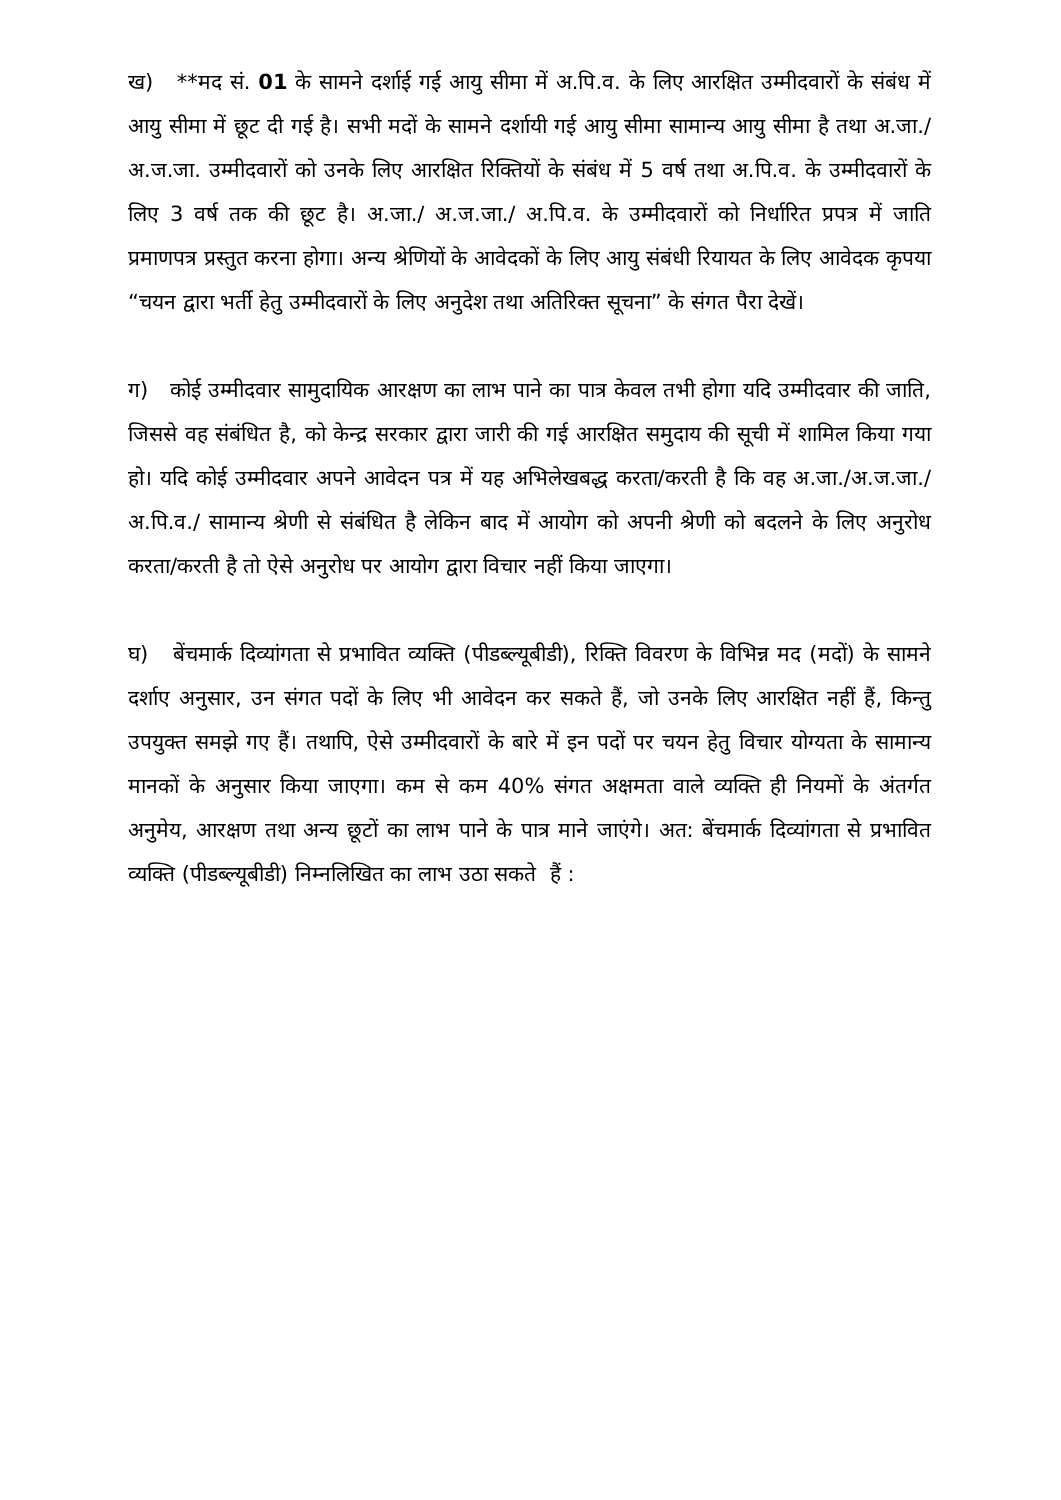ख) **मद सं. 01 के सामने दर्शाई गई आयु सीमा में अ.पि.व. के लिए आरक्षित उम्मीदवारों के संबंध में आयु सीमा में छूट दी गई है। सभी मदों के सामने दर्शायी गई आयु सीमा सामान्य आयु सीमा है तथा अ.जा./अ.ज.जा. उम्मीदवारों को उनके लिए आरक्षित रिक्तियों के संबंध में 5 वर्ष तथा अ.पि.व. के उम्मीदवारों के लिए 3 वर्ष तक की छूट है। अ.जा./ अ.ज.जा./ अ.पि.व. के उम्मीदवारों को निर्धारित प्रपत्र में जाति प्रमाणपत्र प्रस्तुत करना होगा। अन्य श्रेणियों के आवेदकों के लिए आयु संबंधी रियायत के लिए आवेदक कृपया “चयन द्वारा भर्ती हेतु उम्मीदवारों के लिए अनुदेश तथा अतिरिक्त सूचना” के संगत पैरा देखें।
ग) कोई उम्मीदवार सामुदायिक आरक्षण का लाभ पाने का पात्र केवल तभी होगा यदि उम्मीदवार की जाति, जिससे वह संबंधित है, को केन्द्र सरकार द्वारा जारी की गई आरक्षित समुदाय की सूची में शामिल किया गया हो। यदि कोई उम्मीदवार अपने आवेदन पत्र में यह अभिलेखबद्ध करता/करती है कि वह अ.जा./अ.ज.जा./अ.पि.व./ सामान्य श्रेणी से संबंधित है लेकिन बाद में आयोग को अपनी श्रेणी को बदलने के लिए अनुरोध करता/करती है तो ऐसे अनुरोध पर आयोग द्वारा विचार नहीं किया जाएगा।
घ) बेंचमार्क दिव्यांगता से प्रभावित व्यक्ति (पीडब्ल्यूबीडी), रिक्ति विवरण के विभिन्न मद (मदों) के सामने दर्शाए अनुसार, उन संगत पदों के लिए भी आवेदन कर सकते हैं, जो उनके लिए आरक्षित नहीं हैं, किन्तु उपयुक्त समझे गए हैं। तथापि, ऐसे उम्मीदवारों के बारे में इन पदों पर चयन हेतु विचार योग्यता के सामान्य मानकों के अनुसार किया जाएगा। कम से कम 40% संगत अक्षमता वाले व्यक्ति ही नियमों के अंतर्गत अनुमेय, आरक्षण तथा अन्य छूटों का लाभ पाने के पात्र माने जाएंगे। अत: बेंचमार्क दिव्यांगता से प्रभावित व्यक्ति (पीडब्ल्यूबीडी) निम्नलिखित का लाभ उठा सकते हैं :